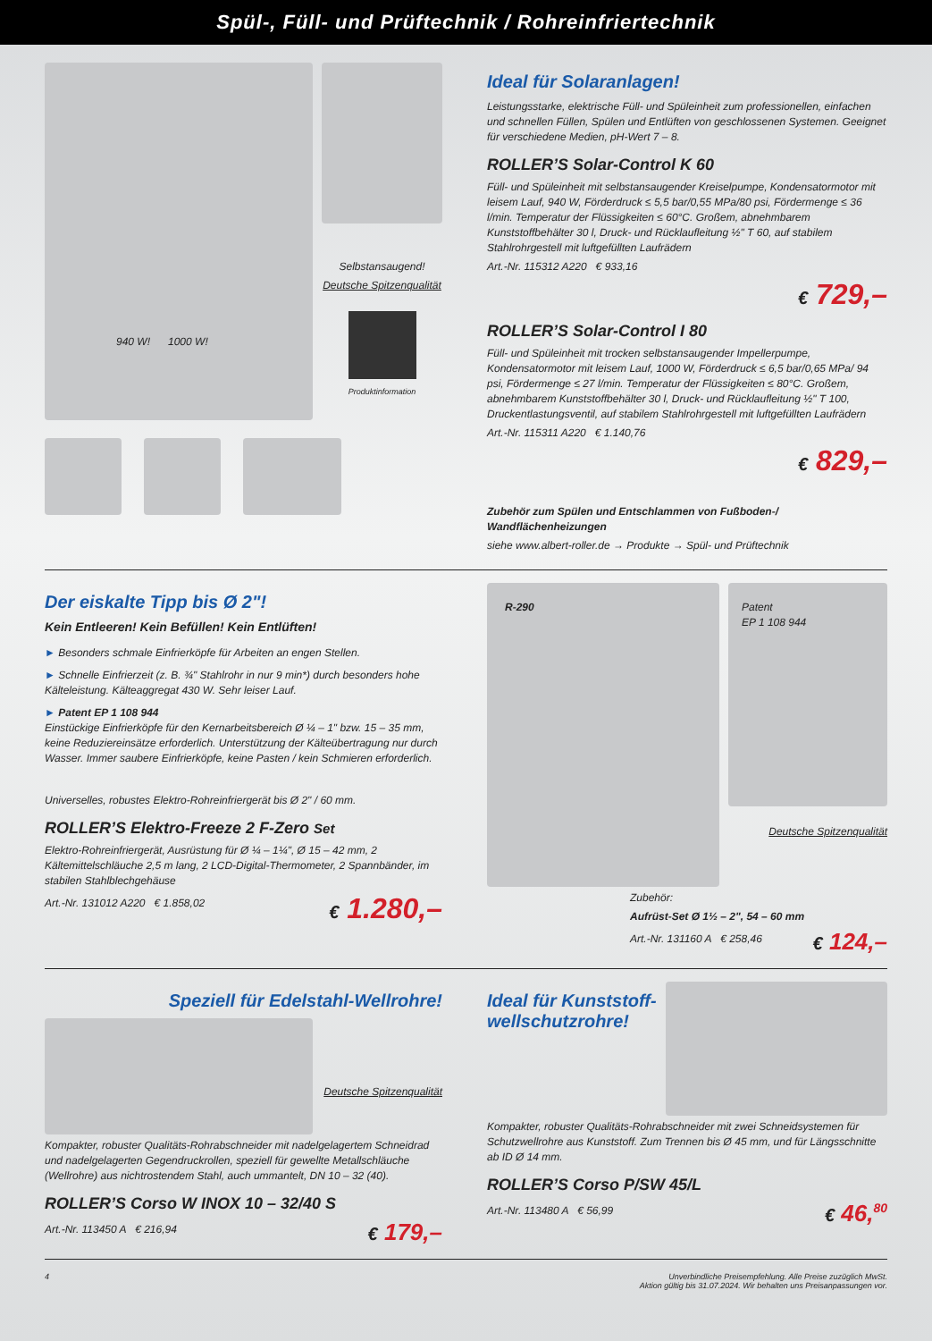Spül-, Füll- und Prüftechnik / Rohreinfriertechnik
940 W! 1000 W!
Selbstansaugend!
Deutsche Spitzenqualität
Produktinformation
Ideal für Solaranlagen!
Leistungsstarke, elektrische Füll- und Spüleinheit zum professionellen, einfachen und schnellen Füllen, Spülen und Entlüften von geschlossenen Systemen. Geeignet für verschiedene Medien, pH-Wert 7 – 8.
ROLLER’S Solar-Control K 60
Füll- und Spüleinheit mit selbstansaugender Kreiselpumpe, Kondensatormotor mit leisem Lauf, 940 W, Förderdruck ≤ 5,5 bar/0,55 MPa/80 psi, Fördermenge ≤ 36 l/min. Temperatur der Flüssigkeiten ≤ 60°C. Großem, abnehmbarem Kunststoffbehälter 30 l, Druck- und Rücklaufleitung ½" T 60, auf stabilem Stahlrohrgestell mit luftgefüllten Laufrädern
Art.-Nr. 115312 A220 € 933,16
€ 729,–
ROLLER’S Solar-Control I 80
Füll- und Spüleinheit mit trocken selbstansaugender Impellerpumpe, Kondensatormotor mit leisem Lauf, 1000 W, Förderdruck ≤ 6,5 bar/0,65 MPa/ 94 psi, Fördermenge ≤ 27 l/min. Temperatur der Flüssigkeiten ≤ 80°C. Großem, abnehmbarem Kunststoffbehälter 30 l, Druck- und Rücklaufleitung ½" T 100, Druckentlastungsventil, auf stabilem Stahlrohrgestell mit luftgefüllten Laufrädern
Art.-Nr. 115311 A220 € 1.140,76
€ 829,–
Zubehör zum Spülen und Entschlammen von Fußboden-/ Wandflächenheizungen
siehe www.albert-roller.de → Produkte → Spül- und Prüftechnik
Der eiskalte Tipp bis Ø 2"!
Kein Entleeren! Kein Befüllen! Kein Entlüften!
► Besonders schmale Einfrierköpfe für Arbeiten an engen Stellen.
► Schnelle Einfrierzeit (z. B. ¾" Stahlrohr in nur 9 min*) durch besonders hohe Kälteleistung. Kälteaggregat 430 W. Sehr leiser Lauf.
► Patent EP 1 108 944
Einstückige Einfrierköpfe für den Kernarbeitsbereich Ø ¼ – 1" bzw. 15 – 35 mm, keine Reduziereinsätze erforderlich. Unterstützung der Kälteübertragung nur durch Wasser. Immer saubere Einfrierköpfe, keine Pasten / kein Schmieren erforderlich.
Universelles, robustes Elektro-Rohreinfriergerät bis Ø 2" / 60 mm.
ROLLER’S Elektro-Freeze 2 F-Zero Set
Elektro-Rohreinfriergerät, Ausrüstung für Ø ¼ – 1¼", Ø 15 – 42 mm, 2 Kältemittelschläuche 2,5 m lang, 2 LCD-Digital-Thermometer, 2 Spannbänder, im stabilen Stahlblechgehäuse
Art.-Nr. 131012 A220 € 1.858,02
€ 1.280,–
R-290
Patent
EP 1 108 944
Deutsche Spitzenqualität
Zubehör:
Aufrüst-Set Ø 1½ – 2", 54 – 60 mm
Art.-Nr. 131160 A € 258,46
€ 124,–
Speziell für Edelstahl-Wellrohre!
Deutsche Spitzenqualität
Kompakter, robuster Qualitäts-Rohrabschneider mit nadelgelagertem Schneidrad und nadelgelagerten Gegendruckrollen, speziell für gewellte Metallschläuche (Wellrohre) aus nichtrostendem Stahl, auch ummantelt, DN 10 – 32 (40).
ROLLER’S Corso W INOX 10 – 32/40 S
Art.-Nr. 113450 A € 216,94
€ 179,–
Ideal für Kunststoff-wellschutzrohre!
Kompakter, robuster Qualitäts-Rohrabschneider mit zwei Schneidsystemen für Schutzwellrohre aus Kunststoff. Zum Trennen bis Ø 45 mm, und für Längsschnitte ab ID Ø 14 mm.
ROLLER’S Corso P/SW 45/L
Art.-Nr. 113480 A € 56,99
€ 46,<sup>80</sup>
4 Unverbindliche Preisempfehlung. Alle Preise zuzüglich MwSt.
Aktion gültig bis 31.07.2024. Wir behalten uns Preisanpassungen vor.